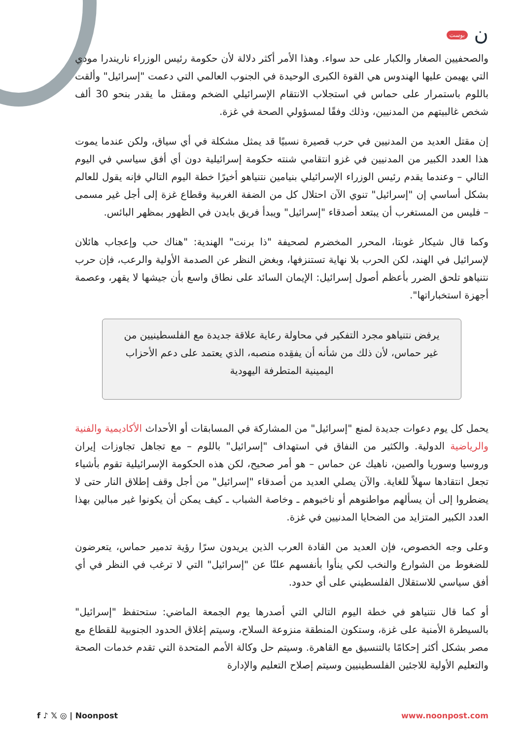ن بوست
والصحفيين الصغار والكبار على حد سواء. وهذا الأمر أكثر دلالة لأن حكومة رئيس الوزراء ناريندرا مودي التي يهيمن عليها الهندوس هي القوة الكبرى الوحيدة في الجنوب العالمي التي دعمت "إسرائيل" وألقت باللوم باستمرار على حماس في استجلاب الانتقام الإسرائيلي الضخم ومقتل ما يقدر بنحو 30 ألف شخص غالبيتهم من المدنيين، وذلك وفقًا لمسؤولي الصحة في غزة.
إن مقتل العديد من المدنيين في حرب قصيرة نسبيًا قد يمثل مشكلة في أي سياق، ولكن عندما يموت هذا العدد الكبير من المدنيين في غزو انتقامي شنته حكومة إسرائيلية دون أي أفق سياسي في اليوم التالي – وعندما يقدم رئيس الوزراء الإسرائيلي بنيامين نتنياهو أخيرًا خطة اليوم التالي فإنه يقول للعالم بشكل أساسي إن "إسرائيل" تنوي الآن احتلال كل من الضفة الغربية وقطاع غزة إلى أجل غير مسمى – فليس من المستغرب أن يبتعد أصدقاء "إسرائيل" ويبدأ فريق بايدن في الظهور بمظهر البائس.
وكما قال شيكار غوبتا، المحرر المخضرم لصحيفة "ذا برنت" الهندية: "هناك حب وإعجاب هائلان لإسرائيل في الهند، لكن الحرب بلا نهاية تستنزفها، وبغض النظر عن الصدمة الأولية والرعب، فإن حرب نتنياهو تلحق الضرر بأعظم أصول إسرائيل: الإيمان السائد على نطاق واسع بأن جيشها لا يقهر، وعصمة أجهزة استخباراتها".
يرفض نتنياهو مجرد التفكير في محاولة رعاية علاقة جديدة مع الفلسطينيين من غير حماس، لأن ذلك من شأنه أن يفقِده منصبه، الذي يعتمد على دعم الأحزاب اليمينية المتطرفة اليهودية
يحمل كل يوم دعوات جديدة لمنع "إسرائيل" من المشاركة في المسابقات أو الأحداث الأكاديمية والفنية والرياضية الدولية. والكثير من النفاق في استهداف "إسرائيل" باللوم – مع تجاهل تجاوزات إيران وروسيا وسوريا والصين، ناهيك عن حماس – هو أمر صحيح، لكن هذه الحكومة الإسرائيلية تقوم بأشياء تجعل انتقادها سهلاً للغاية. والآن يصلي العديد من أصدقاء "إسرائيل" من أجل وقف إطلاق النار حتى لا يضطروا إلى أن يسألهم مواطنوهم أو ناخبوهم ـ وخاصة الشباب ـ كيف يمكن أن يكونوا غير مبالين بهذا العدد الكبير المتزايد من الضحايا المدنيين في غزة.
وعلى وجه الخصوص، فإن العديد من القادة العرب الذين يريدون سرًا رؤية تدمير حماس، يتعرضون للضغوط من الشوارع والنخب لكي ينأوا بأنفسهم علنًا عن "إسرائيل" التي لا ترغب في النظر في أي أفق سياسي للاستقلال الفلسطيني على أي حدود.
أو كما قال نتنياهو في خطة اليوم التالي التي أصدرها يوم الجمعة الماضي: ستحتفظ "إسرائيل" بالسيطرة الأمنية على غزة، وستكون المنطقة منزوعة السلاح، وسيتم إغلاق الحدود الجنوبية للقطاع مع مصر بشكل أكثر إحكامًا بالتنسيق مع القاهرة. وسيتم حل وكالة الأمم المتحدة التي تقدم خدمات الصحة والتعليم الأولية للاجئين الفلسطينيين وسيتم إصلاح التعليم والإدارة
f ♪ 𝕏 ◎ | Noonpost www.noonpost.com